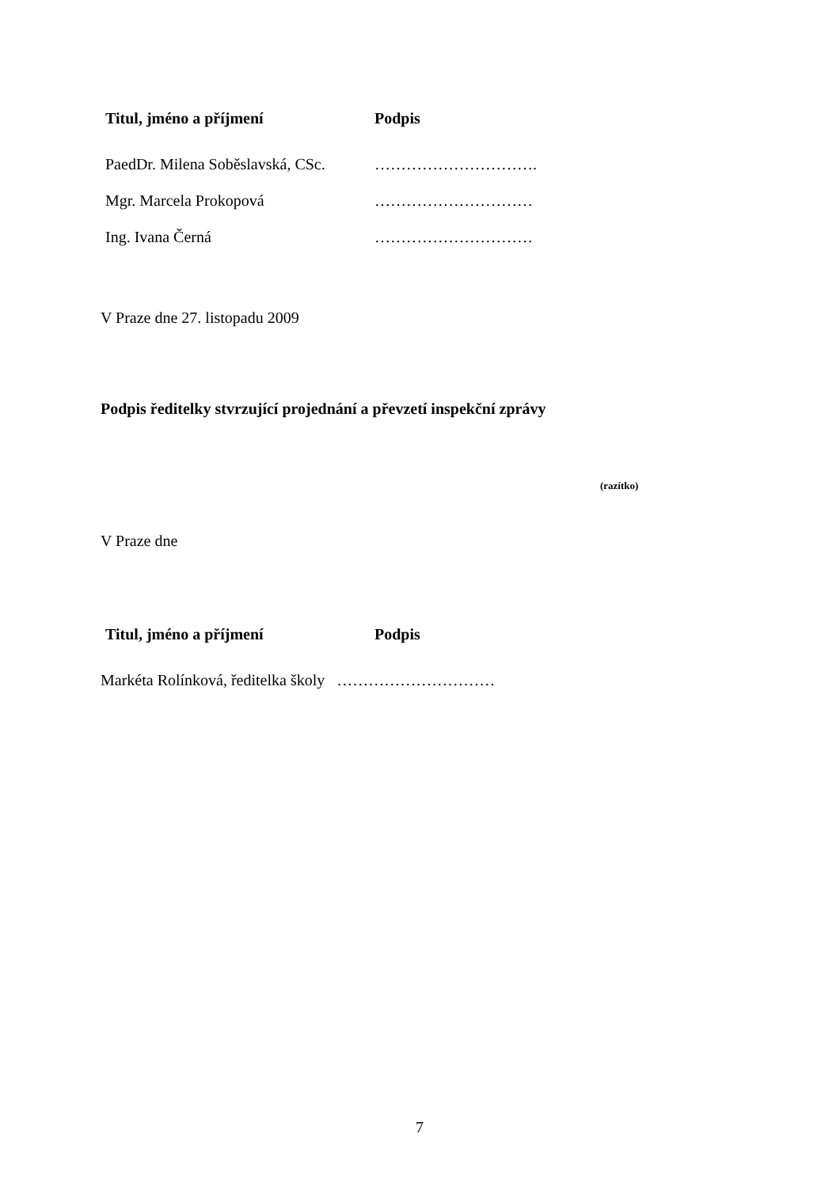Titul, jméno a příjmení Podpis
PaedDr. Milena Soběslavská, CSc.
………………………….
Mgr. Marcela Prokopová …………………………
Ing. Ivana Černá …………………………
V Praze dne 27. listopadu 2009
Podpis ředitelky stvrzující projednání a převzetí inspekční zprávy
(razítko)
V Praze dne
Titul, jméno a příjmení Podpis
Markéta Rolínková, ředitelka školy …………………………
7